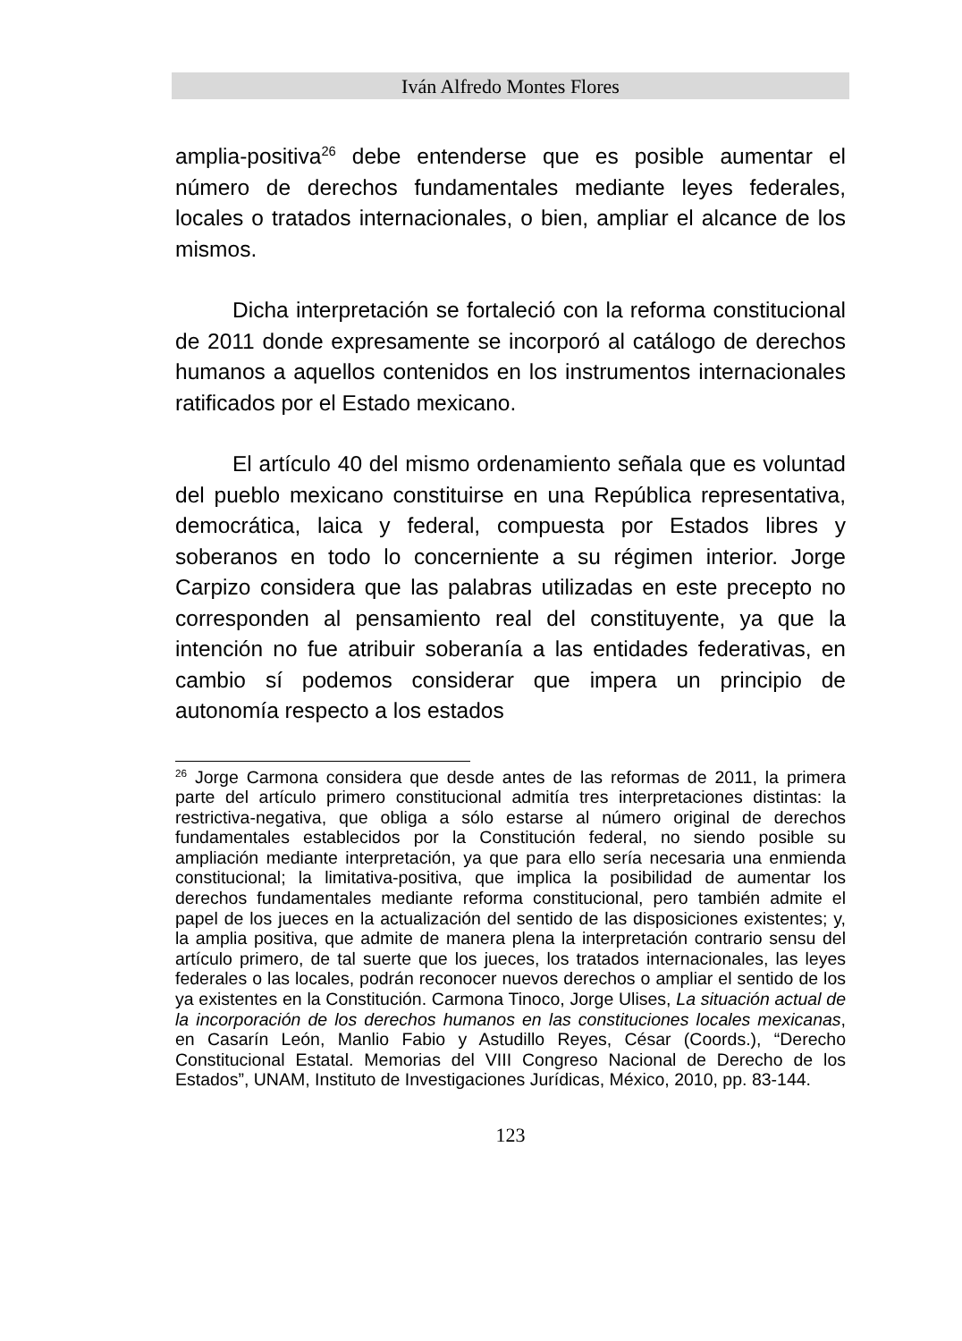Iván Alfredo Montes Flores
amplia-positiva<sup>26</sup> debe entenderse que es posible aumentar el número de derechos fundamentales mediante leyes federales, locales o tratados internacionales, o bien, ampliar el alcance de los mismos.
Dicha interpretación se fortaleció con la reforma constitucional de 2011 donde expresamente se incorporó al catálogo de derechos humanos a aquellos contenidos en los instrumentos internacionales ratificados por el Estado mexicano.
El artículo 40 del mismo ordenamiento señala que es voluntad del pueblo mexicano constituirse en una República representativa, democrática, laica y federal, compuesta por Estados libres y soberanos en todo lo concerniente a su régimen interior. Jorge Carpizo considera que las palabras utilizadas en este precepto no corresponden al pensamiento real del constituyente, ya que la intención no fue atribuir soberanía a las entidades federativas, en cambio sí podemos considerar que impera un principio de autonomía respecto a los estados
<sup>26</sup> Jorge Carmona considera que desde antes de las reformas de 2011, la primera parte del artículo primero constitucional admitía tres interpretaciones distintas: la restrictiva-negativa, que obliga a sólo estarse al número original de derechos fundamentales establecidos por la Constitución federal, no siendo posible su ampliación mediante interpretación, ya que para ello sería necesaria una enmienda constitucional; la limitativa-positiva, que implica la posibilidad de aumentar los derechos fundamentales mediante reforma constitucional, pero también admite el papel de los jueces en la actualización del sentido de las disposiciones existentes; y, la amplia positiva, que admite de manera plena la interpretación contrario sensu del artículo primero, de tal suerte que los jueces, los tratados internacionales, las leyes federales o las locales, podrán reconocer nuevos derechos o ampliar el sentido de los ya existentes en la Constitución. Carmona Tinoco, Jorge Ulises, La situación actual de la incorporación de los derechos humanos en las constituciones locales mexicanas, en Casarín León, Manlio Fabio y Astudillo Reyes, César (Coords.), “Derecho Constitucional Estatal. Memorias del VIII Congreso Nacional de Derecho de los Estados”, UNAM, Instituto de Investigaciones Jurídicas, México, 2010, pp. 83-144.
123